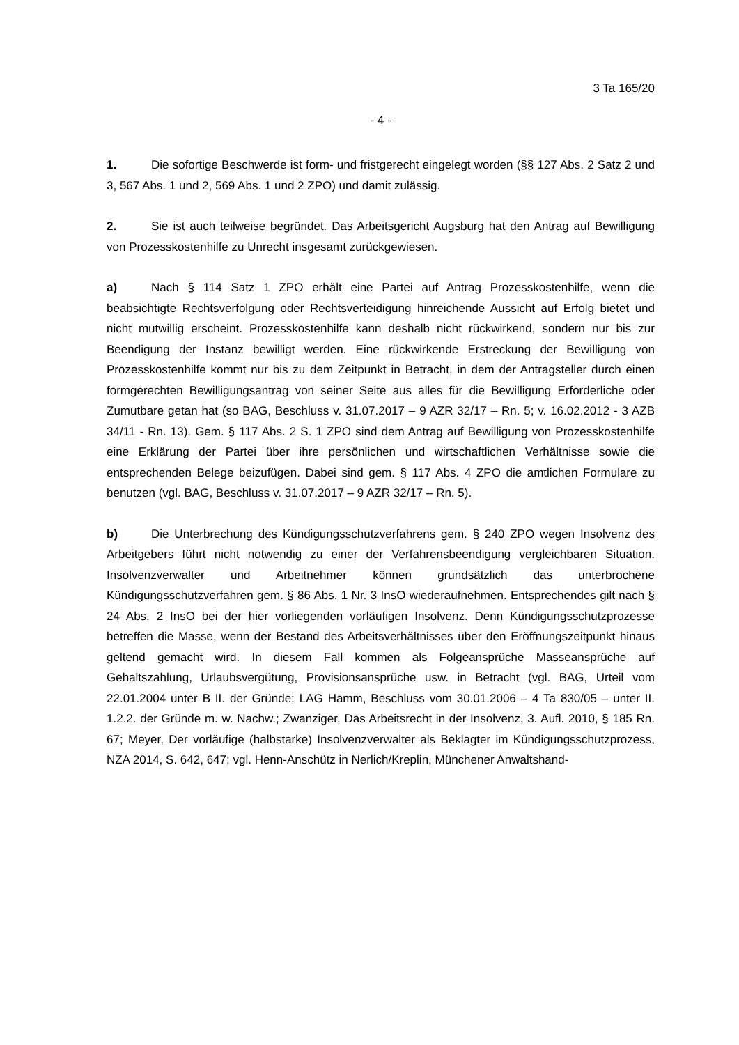3 Ta 165/20
- 4 -
1. Die sofortige Beschwerde ist form- und fristgerecht eingelegt worden (§§ 127 Abs. 2 Satz 2 und 3, 567 Abs. 1 und 2, 569 Abs. 1 und 2 ZPO) und damit zulässig.
2. Sie ist auch teilweise begründet. Das Arbeitsgericht Augsburg hat den Antrag auf Bewilligung von Prozesskostenhilfe zu Unrecht insgesamt zurückgewiesen.
a) Nach § 114 Satz 1 ZPO erhält eine Partei auf Antrag Prozesskostenhilfe, wenn die beabsichtigte Rechtsverfolgung oder Rechtsverteidigung hinreichende Aussicht auf Erfolg bietet und nicht mutwillig erscheint. Prozesskostenhilfe kann deshalb nicht rückwirkend, sondern nur bis zur Beendigung der Instanz bewilligt werden. Eine rückwirkende Erstreckung der Bewilligung von Prozesskostenhilfe kommt nur bis zu dem Zeitpunkt in Betracht, in dem der Antragsteller durch einen formgerechten Bewilligungsantrag von seiner Seite aus alles für die Bewilligung Erforderliche oder Zumutbare getan hat (so BAG, Beschluss v. 31.07.2017 – 9 AZR 32/17 – Rn. 5; v. 16.02.2012 - 3 AZB 34/11 - Rn. 13). Gem. § 117 Abs. 2 S. 1 ZPO sind dem Antrag auf Bewilligung von Prozesskostenhilfe eine Erklärung der Partei über ihre persönlichen und wirtschaftlichen Verhältnisse sowie die entsprechenden Belege beizufügen. Dabei sind gem. § 117 Abs. 4 ZPO die amtlichen Formulare zu benutzen (vgl. BAG, Beschluss v. 31.07.2017 – 9 AZR 32/17 – Rn. 5).
b) Die Unterbrechung des Kündigungsschutzverfahrens gem. § 240 ZPO wegen Insolvenz des Arbeitgebers führt nicht notwendig zu einer der Verfahrensbeendigung vergleichbaren Situation. Insolvenzverwalter und Arbeitnehmer können grundsätzlich das unterbrochene Kündigungsschutzverfahren gem. § 86 Abs. 1 Nr. 3 InsO wiederaufnehmen. Entsprechendes gilt nach § 24 Abs. 2 InsO bei der hier vorliegenden vorläufigen Insolvenz. Denn Kündigungsschutzprozesse betreffen die Masse, wenn der Bestand des Arbeitsverhältnisses über den Eröffnungszeitpunkt hinaus geltend gemacht wird. In diesem Fall kommen als Folgeansprüche Masseansprüche auf Gehaltszahlung, Urlaubsvergütung, Provisionsansprüche usw. in Betracht (vgl. BAG, Urteil vom 22.01.2004 unter B II. der Gründe; LAG Hamm, Beschluss vom 30.01.2006 – 4 Ta 830/05 – unter II. 1.2.2. der Gründe m. w. Nachw.; Zwanziger, Das Arbeitsrecht in der Insolvenz, 3. Aufl. 2010, § 185 Rn. 67; Meyer, Der vorläufige (halbstarke) Insolvenzverwalter als Beklagter im Kündigungsschutzprozess, NZA 2014, S. 642, 647; vgl. Henn-Anschütz in Nerlich/Kreplin, Münchener Anwaltshand-